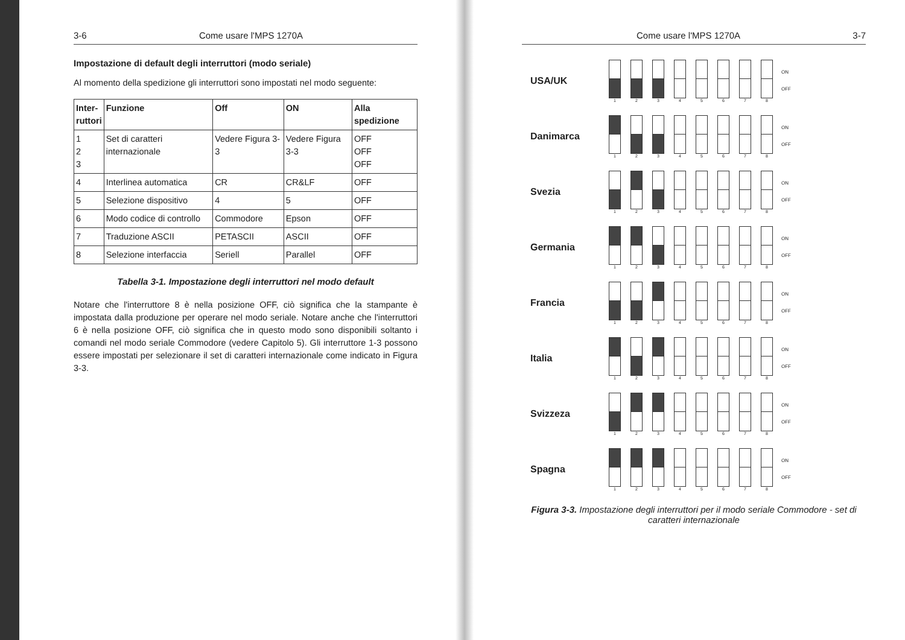3-6 Come usare l'MPS 1270A
Impostazione di default degli interruttori (modo seriale)
Al momento della spedizione gli interruttori sono impostati nel modo seguente:
| Inter- ruttori | Funzione | Off | ON | Alla spedizione |
| --- | --- | --- | --- | --- |
| 1 2 3 | Set di caratteri internazionale | Vedere Figura 3-3 | Vedere Figura 3-3 | OFF OFF OFF |
| 4 | Interlinea automatica | CR | CR&LF | OFF |
| 5 | Selezione dispositivo | 4 | 5 | OFF |
| 6 | Modo codice di controllo | Commodore | Epson | OFF |
| 7 | Traduzione ASCII | PETASCII | ASCII | OFF |
| 8 | Selezione interfaccia | Seriell | Parallel | OFF |
Tabella 3-1. Impostazione degli interruttori nel modo default
Notare che l'interruttore 8 è nella posizione OFF, ciò significa che la stampante è impostata dalla produzione per operare nel modo seriale. Notare anche che l'interruttori 6 è nella posizione OFF, ciò significa che in questo modo sono disponibili soltanto i comandi nel modo seriale Commodore (vedere Capitolo 5). Gli interruttore 1-3 possono essere impostati per selezionare il set di caratteri internazionale come indicato in Figura 3-3.
Come usare l'MPS 1270A 3-7
USA/UK
1 2 3 4 5 6 7 8
ON
OFF
Danimarca
1 2 3 4 5 6 7 8
ON
OFF
Svezia
1 2 3 4 5 6 7 8
ON
OFF
Germania
1 2 3 4 5 6 7 8
ON
OFF
Francia
1 2 3 4 5 6 7 8
ON
OFF
Italia
1 2 3 4 5 6 7 8
ON
OFF
Svizzeza
1 2 3 4 5 6 7 8
ON
OFF
Spagna
1 2 3 4 5 6 7 8
ON
OFF
Figura 3-3. Impostazione degli interruttori per il modo seriale Commodore - set di caratteri internazionale